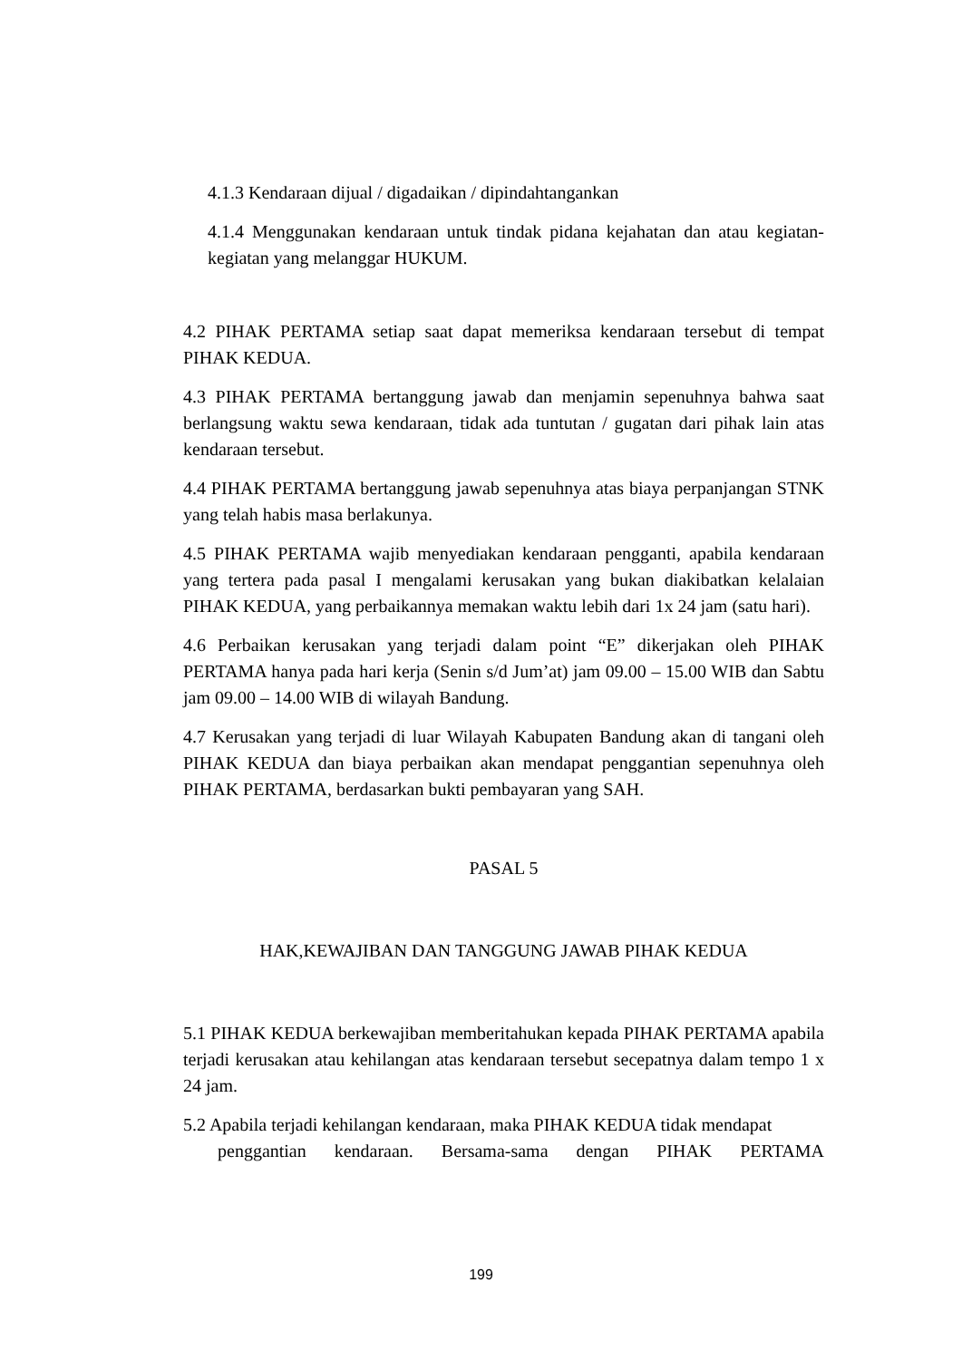4.1.3 Kendaraan dijual / digadaikan / dipindahtangankan
4.1.4 Menggunakan kendaraan untuk tindak pidana kejahatan dan atau kegiatan-kegiatan yang melanggar HUKUM.
4.2 PIHAK PERTAMA setiap saat dapat memeriksa kendaraan tersebut di tempat PIHAK KEDUA.
4.3 PIHAK PERTAMA bertanggung jawab dan menjamin sepenuhnya bahwa saat berlangsung waktu sewa kendaraan, tidak ada tuntutan / gugatan dari pihak lain atas kendaraan tersebut.
4.4 PIHAK PERTAMA bertanggung jawab sepenuhnya atas biaya perpanjangan STNK yang telah habis masa berlakunya.
4.5 PIHAK PERTAMA wajib menyediakan kendaraan pengganti, apabila kendaraan yang tertera pada pasal I mengalami kerusakan yang bukan diakibatkan kelalaian PIHAK KEDUA, yang perbaikannya memakan waktu lebih dari 1x 24 jam (satu hari).
4.6 Perbaikan kerusakan yang terjadi dalam point “E” dikerjakan oleh PIHAK PERTAMA hanya pada hari kerja (Senin s/d Jum’at) jam 09.00 – 15.00 WIB dan Sabtu jam 09.00 – 14.00 WIB di wilayah Bandung.
4.7 Kerusakan yang terjadi di luar Wilayah Kabupaten Bandung akan di tangani oleh PIHAK KEDUA dan biaya perbaikan akan mendapat penggantian sepenuhnya oleh PIHAK PERTAMA, berdasarkan bukti pembayaran yang SAH.
PASAL 5
HAK,KEWAJIBAN DAN TANGGUNG JAWAB PIHAK KEDUA
5.1 PIHAK KEDUA berkewajiban memberitahukan kepada PIHAK PERTAMA apabila terjadi kerusakan atau kehilangan atas kendaraan tersebut secepatnya dalam tempo 1 x 24 jam.
5.2 Apabila terjadi kehilangan kendaraan, maka PIHAK KEDUA tidak mendapat
penggantian kendaraan. Bersama-sama dengan PIHAK PERTAMA
199